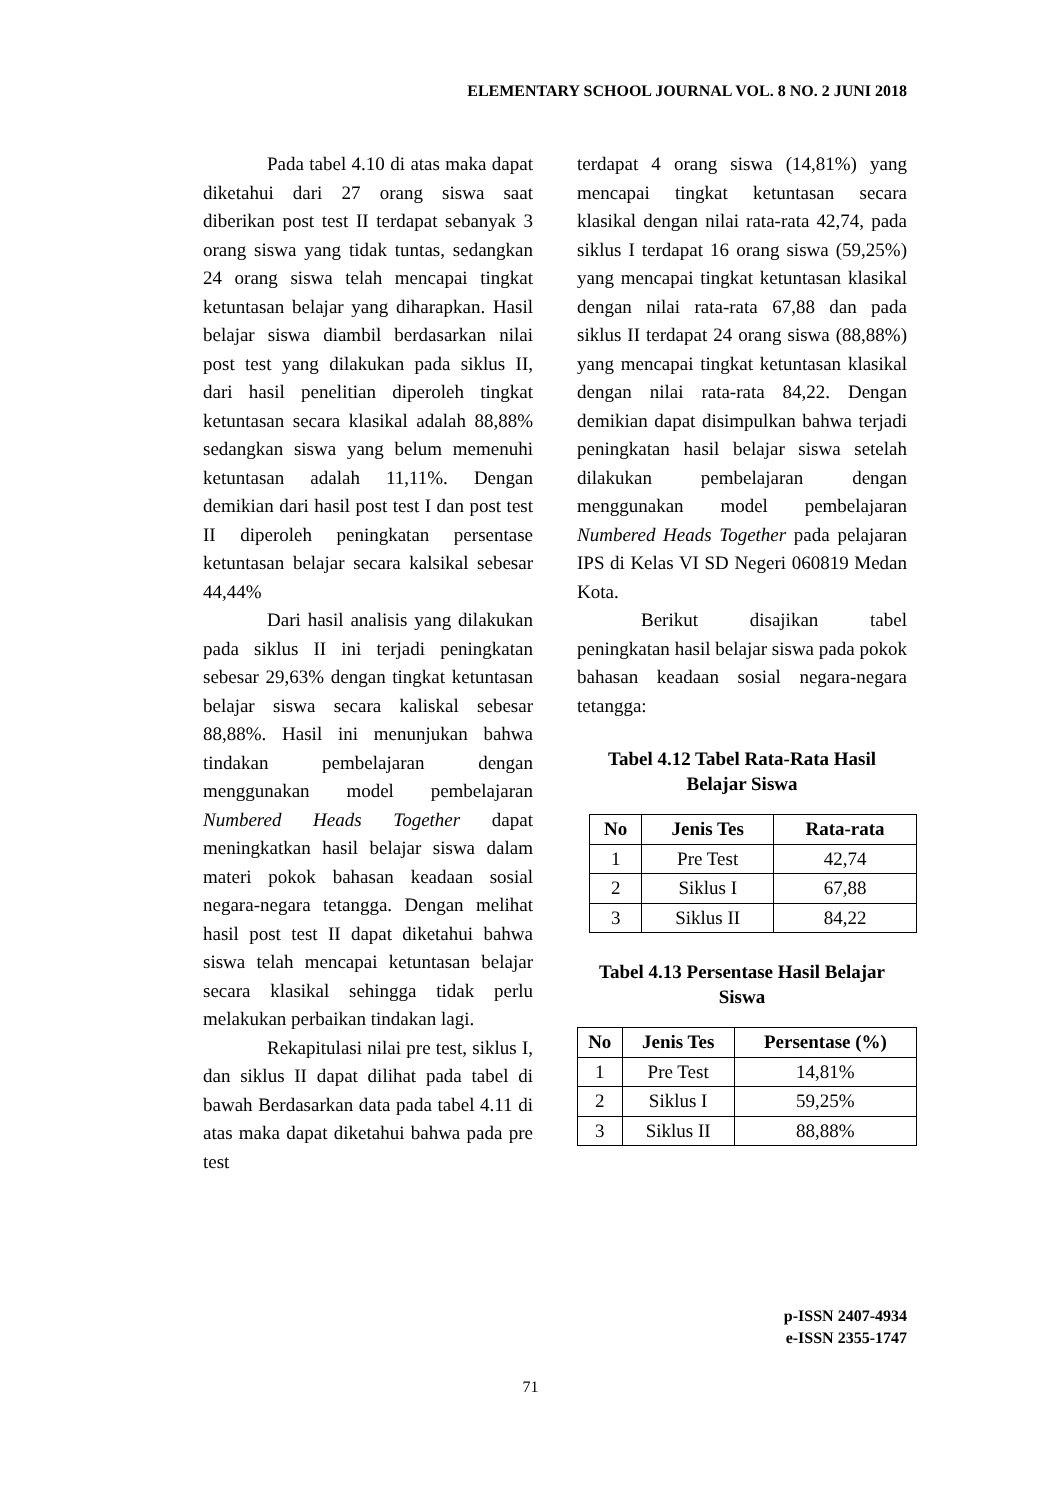ELEMENTARY SCHOOL JOURNAL VOL. 8 NO. 2 JUNI 2018
Pada tabel 4.10 di atas maka dapat diketahui dari 27 orang siswa saat diberikan post test II terdapat sebanyak 3 orang siswa yang tidak tuntas, sedangkan 24 orang siswa telah mencapai tingkat ketuntasan belajar yang diharapkan. Hasil belajar siswa diambil berdasarkan nilai post test yang dilakukan pada siklus II, dari hasil penelitian diperoleh tingkat ketuntasan secara klasikal adalah 88,88% sedangkan siswa yang belum memenuhi ketuntasan adalah 11,11%. Dengan demikian dari hasil post test I dan post test II diperoleh peningkatan persentase ketuntasan belajar secara kalsikal sebesar 44,44%
Dari hasil analisis yang dilakukan pada siklus II ini terjadi peningkatan sebesar 29,63% dengan tingkat ketuntasan belajar siswa secara kaliskal sebesar 88,88%. Hasil ini menunjukan bahwa tindakan pembelajaran dengan menggunakan model pembelajaran Numbered Heads Together dapat meningkatkan hasil belajar siswa dalam materi pokok bahasan keadaan sosial negara-negara tetangga. Dengan melihat hasil post test II dapat diketahui bahwa siswa telah mencapai ketuntasan belajar secara klasikal sehingga tidak perlu melakukan perbaikan tindakan lagi.
Rekapitulasi nilai pre test, siklus I, dan siklus II dapat dilihat pada tabel di bawah Berdasarkan data pada tabel 4.11 di atas maka dapat diketahui bahwa pada pre test
terdapat 4 orang siswa (14,81%) yang mencapai tingkat ketuntasan secara klasikal dengan nilai rata-rata 42,74, pada siklus I terdapat 16 orang siswa (59,25%) yang mencapai tingkat ketuntasan klasikal dengan nilai rata-rata 67,88 dan pada siklus II terdapat 24 orang siswa (88,88%) yang mencapai tingkat ketuntasan klasikal dengan nilai rata-rata 84,22. Dengan demikian dapat disimpulkan bahwa terjadi peningkatan hasil belajar siswa setelah dilakukan pembelajaran dengan menggunakan model pembelajaran Numbered Heads Together pada pelajaran IPS di Kelas VI SD Negeri 060819 Medan Kota.
Berikut disajikan tabel peningkatan hasil belajar siswa pada pokok bahasan keadaan sosial negara-negara tetangga:
Tabel 4.12 Tabel Rata-Rata Hasil Belajar Siswa
| No | Jenis Tes | Rata-rata |
| --- | --- | --- |
| 1 | Pre Test | 42,74 |
| 2 | Siklus I | 67,88 |
| 3 | Siklus II | 84,22 |
Tabel 4.13 Persentase Hasil Belajar Siswa
| No | Jenis Tes | Persentase (%) |
| --- | --- | --- |
| 1 | Pre Test | 14,81% |
| 2 | Siklus I | 59,25% |
| 3 | Siklus II | 88,88% |
p-ISSN 2407-4934
e-ISSN 2355-1747
71